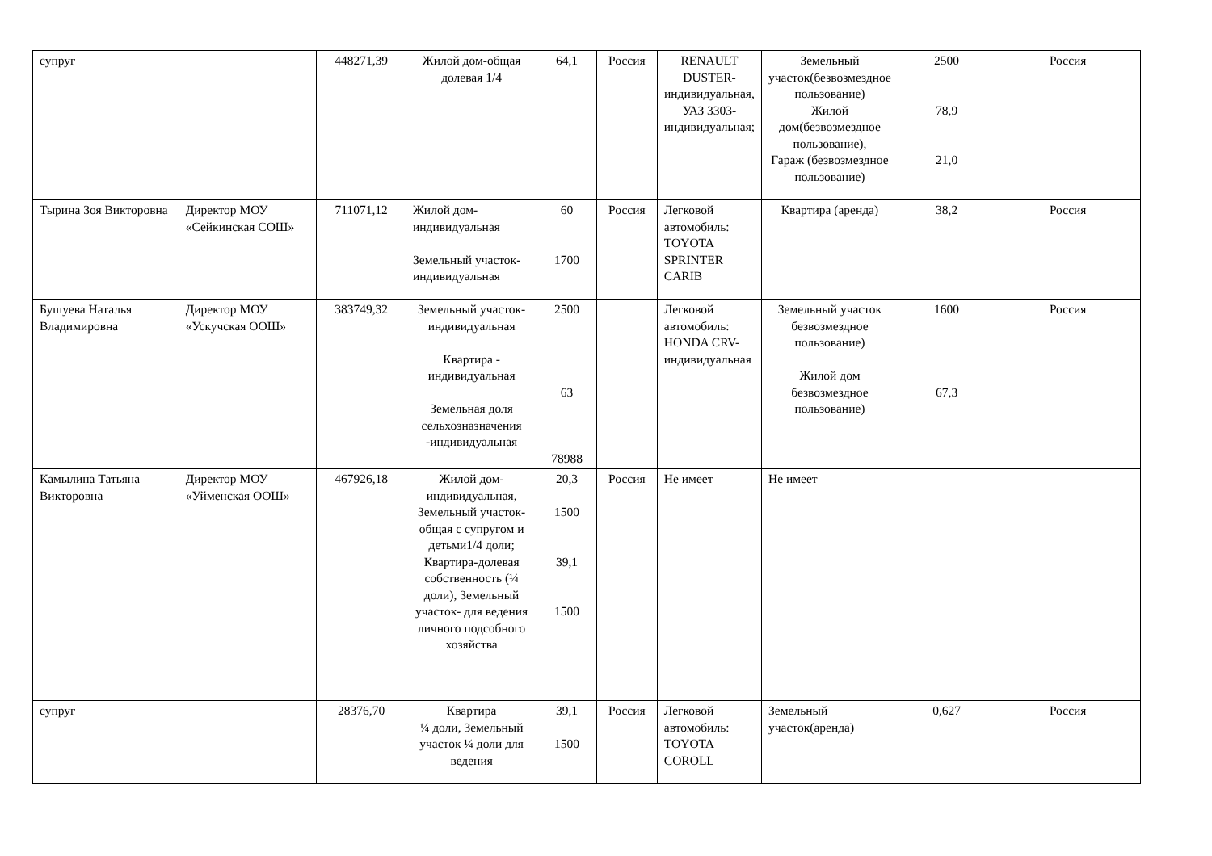| супруг | | 448271,39 | Жилой дом-общая долевая 1/4 | 64,1 | Россия | RENAULT DUSTER-индивидуальная, УАЗ 3303-индивидуальная; | Земельный участок(безвозмездное пользование) Жилой дом(безвозмездное пользование), Гараж (безвозмездное пользование) | 2500 78,9 21,0 | Россия |
| Тырина Зоя Викторовна | Директор МОУ «Сейкинская СОШ» | 711071,12 | Жилой дом-индивидуальная Земельный участок-индивидуальная | 60 1700 | Россия | Легковой автомобиль: TOYOTA SPRINTER CARIB | Квартира (аренда) | 38,2 | Россия |
| Бушуева Наталья Владимировна | Директор МОУ «Ускучская ООШ» | 383749,32 | Земельный участок-индивидуальная Квартира - индивидуальная Земельная доля сельхозназначения -индивидуальная | 2500 63 78988 | | Легковой автомобиль: HONDA CRV-индивидуальная | Земельный участок безвозмездное пользование) Жилой дом безвозмездное пользование) | 1600 67,3 | Россия |
| Камылина Татьяна Викторовна | Директор МОУ «Уйменская ООШ» | 467926,18 | Жилой дом-индивидуальная, Земельный участок-общая с супругом и детьми1/4 доли; Квартира-долевая собственность (¼ доли), Земельный участок- для ведения личного подсобного хозяйства | 20,3 1500 39,1 1500 | Россия | Не имеет | Не имеет | | |
| супруг | | 28376,70 | Квартира ¼ доли, Земельный участок ¼ доли для ведения | 39,1 1500 | Россия | Легковой автомобиль: TOYOTA COROLL | Земельный участок(аренда) | 0,627 | Россия |